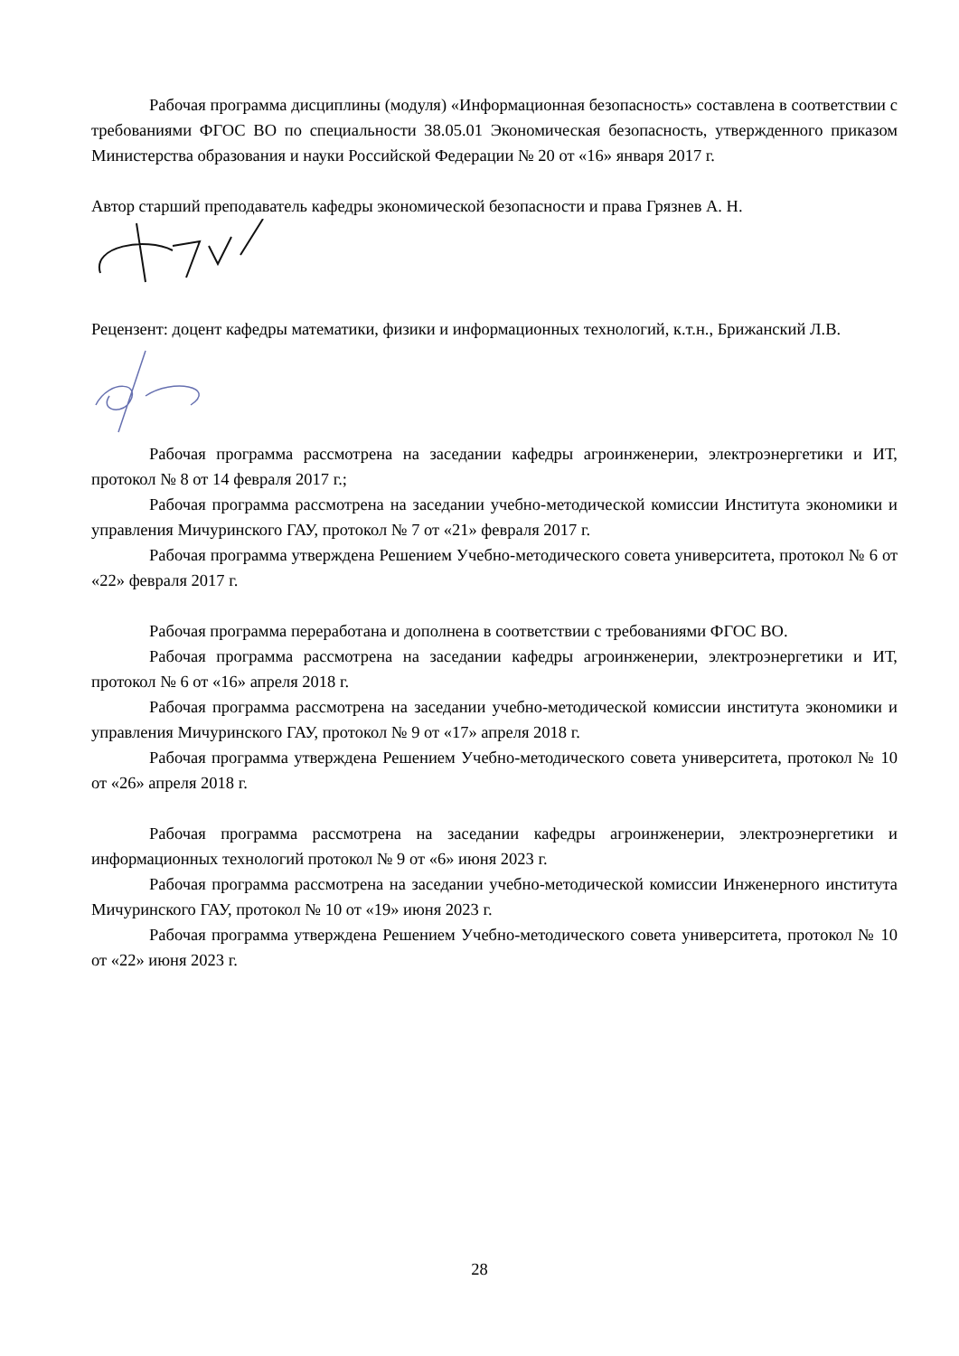Рабочая программа дисциплины (модуля) «Информационная безопасность» составлена в соответствии с требованиями ФГОС ВО по специальности 38.05.01 Экономическая безопасность, утвержденного приказом Министерства образования и науки Российской Федерации № 20 от «16» января 2017 г.
Автор старший преподаватель кафедры экономической безопасности и права Грязнев А. Н.
Рецензент: доцент кафедры математики, физики и информационных технологий, к.т.н., Брижанский Л.В.
Рабочая программа рассмотрена на заседании кафедры агроинженерии, электроэнергетики и ИТ, протокол № 8 от 14 февраля 2017 г.;
Рабочая программа рассмотрена на заседании учебно-методической комиссии Института экономики и управления Мичуринского ГАУ, протокол № 7 от «21» февраля 2017 г.
Рабочая программа утверждена Решением Учебно-методического совета университета, протокол № 6 от «22» февраля 2017 г.
Рабочая программа переработана и дополнена в соответствии с требованиями ФГОС ВО.
Рабочая программа рассмотрена на заседании кафедры агроинженерии, электроэнергетики и ИТ, протокол № 6 от «16» апреля 2018 г.
Рабочая программа рассмотрена на заседании учебно-методической комиссии института экономики и управления Мичуринского ГАУ, протокол № 9 от «17» апреля 2018 г.
Рабочая программа утверждена Решением Учебно-методического совета университета, протокол № 10 от «26» апреля 2018 г.
Рабочая программа рассмотрена на заседании кафедры агроинженерии, электроэнергетики и информационных технологий протокол № 9 от «6» июня 2023 г.
Рабочая программа рассмотрена на заседании учебно-методической комиссии Инженерного института Мичуринского ГАУ, протокол № 10 от «19» июня 2023 г.
Рабочая программа утверждена Решением Учебно-методического совета университета, протокол № 10 от «22» июня 2023 г.
28